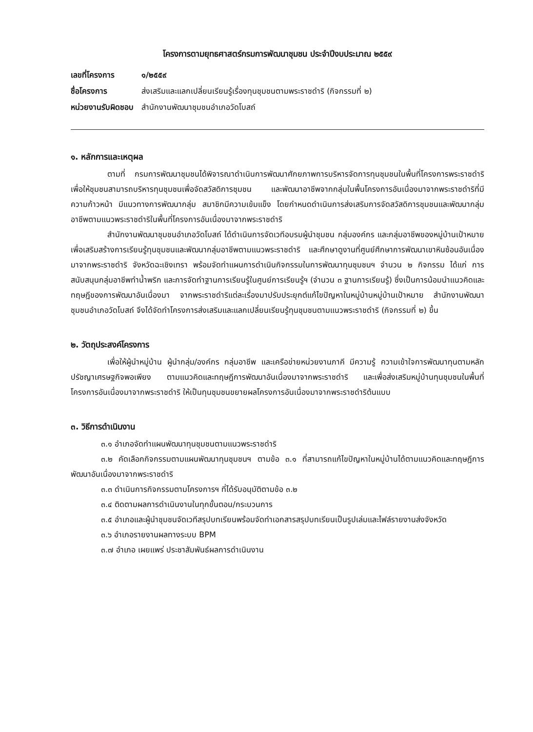โครงการตามยุทธศาสตร์กรมการพัฒนาชุมชน ประจำปีงบประมาณ ๒๕๕๙
เลขที่โครงการ ๑/๒๕๕๙
ชื่อโครงการ ส่งเสริมและแลกเปลี่ยนเรียนรู้เรื่องทุนชุมชนตามพระราชดำริ (กิจกรรมที่ ๒)
หน่วยงานรับผิดชอบ สำนักงานพัฒนาชุมชนอำเภอวัดโบสถ์
๑. หลักการและเหตุผล
ตามที่ กรมการพัฒนาชุมชนได้พิจารณาดำเนินการพัฒนาศักยภาพการบริหารจัดการทุนชุมชนในพื้นที่โครงการพระราชดำริ เพื่อให้ชุมชนสามารถบริหารทุนชุมชนเพื่อจัดสวัสดิการชุมชน และพัฒนาอาชีพจากกลุ่มในพื้นโครงการอันเนื่องมาจากพระราชดำริที่มีความก้าวหน้า มีแนวทางการพัฒนากลุ่ม สมาชิกมีความเข้มแข็ง โดยกำหนดดำเนินการส่งเสริมการจัดสวัสดิการชุมชนและพัฒนากลุ่มอาชีพตามแนวพระราชดำริในพื้นที่โครงการอันเนื่องมาจากพระราชดำริ
สำนักงานพัฒนาชุมชนอำเภอวัดโบสถ์ ได้ดำเนินการจัดเวทีอบรมผู้นำชุมชน กลุ่มองค์กร และกลุ่มอาชีพของหมู่บ้านเป้าหมายเพื่อเสริมสร้างการเรียนรู้ทุนชุมชนและพัฒนากลุ่มอาชีพตามแนวพระราชดำริ และศึกษาดูงานที่ศูนย์ศึกษาการพัฒนาเขาหินซ้อนอันเนื่องมาจากพระราชดำริ จังหวัดฉะเชิงเทรา พร้อมจัดทำแผนการดำเนินกิจกรรมในการพัฒนาทุนชุมชนฯ จำนวน ๒ กิจกรรม ได้แก่ การสนับสนุนกลุ่มอาชีพทำน้ำพริก และการจัดทำฐานการเรียนรู้ในศูนย์การเรียนรู้ฯ (จำนวน ๓ ฐานการเรียนรู้) ซึ่งเป็นการน้อมนำแนวคิดและทฤษฎีของการพัฒนาอันเนื่องมา จากพระราชดำริแต่ละเรื่องมาปรับประยุกต์แก้ไขปัญหาในหมู่บ้านหมู่บ้านเป้าหมาย สำนักงานพัฒนาชุมชนอำเภอวัดโบสถ์ จึงได้จัดทำโครงการส่งเสริมและแลกเปลี่ยนเรียนรู้ทุนชุมชนตามแนวพระราชดำริ (กิจกรรมที่ ๒) ขึ้น
๒. วัตถุประสงค์โครงการ
เพื่อให้ผู้นำหมู่บ้าน ผู้นำกลุ่ม/องค์กร กลุ่มอาชีพ และเครือข่ายหน่วยงานภาคี มีความรู้ ความเข้าใจการพัฒนาทุนตามหลักปรัชญาเศรษฐกิจพอเพียง ตามแนวคิดและทฤษฎีการพัฒนาอันเนื่องมาจากพระราชดำริ และเพื่อส่งเสริมหมู่บ้านทุนชุมชนในพื้นที่โครงการอันเนื่องมาจากพระราชดำริ ให้เป็นทุนชุมชนขยายผลโครงการอันเนื่องมาจากพระราชดำริต้นแบบ
๓. วิธีการดำเนินงาน
๓.๑ อำเภอจัดทำแผนพัฒนาทุนชุมชนตามแนวพระราชดำริ
๓.๒ คัดเลือกกิจกรรมตามแผนพัฒนาทุนชุมชนฯ ตามข้อ ๓.๑ ที่สามารถแก้ไขปัญหาในหมู่บ้านได้ตามแนวคิดและทฤษฎีการพัฒนาอันเนื่องมาจากพระราชดำริ
๓.๓ ดำเนินการกิจกรรมตามโครงการฯ ที่ได้รับอนุมัติตามข้อ ๓.๒
๓.๔ ติดตามผลการดำเนินงานในทุกขั้นตอน/กระบวนการ
๓.๕ อำเภอและผู้นำชุมชนจัดเวทีสรุปบทเรียนพร้อมจัดทำเอกสารสรุปบทเรียนเป็นรูปเล่มและไฟล์รายงานส่งจังหวัด
๓.๖ อำเภอรายงานผลทางระบบ BPM
๓.๗ อำเภอ เผยแพร่ ประชาสัมพันธ์ผลการดำเนินงาน